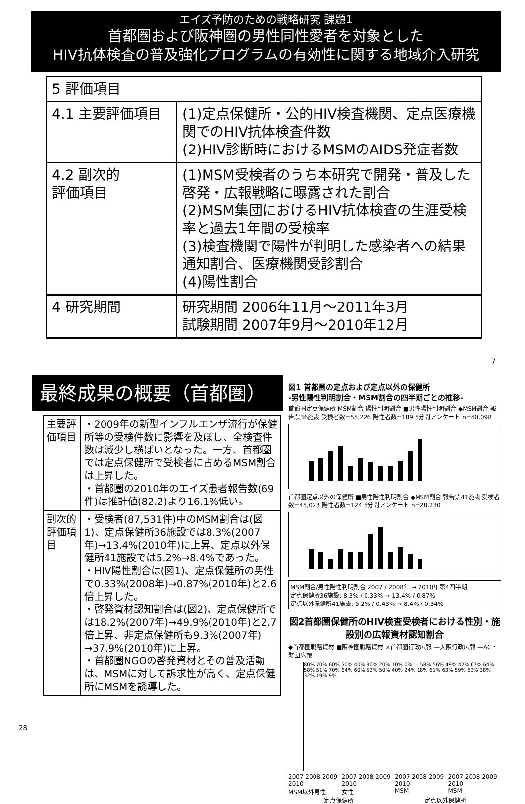エイズ予防のための戦略研究 課題1
首都圏および阪神圏の男性同性愛者を対象とした
HIV抗体検査の普及強化プログラムの有効性に関する地域介入研究
| 5 評価項目 | |
| 4.1 主要評価項目 | (1)定点保健所・公的HIV検査機関、定点医療機関でのHIV抗体検査件数 (2)HIV診断時におけるMSMのAIDS発症者数 |
| 4.2 副次的 評価項目 | (1)MSM受検者のうち本研究で開発・普及した啓発・広報戦略に曝露された割合 (2)MSM集団におけるHIV抗体検査の生涯受検率と過去1年間の受検率 (3)検査機関で陽性が判明した感染者への結果通知割合、医療機関受診割合 (4)陽性割合 |
| 4 研究期間 | 研究期間 2006年11月～2011年3月 試験期間 2007年9月～2010年12月 |
7
最終成果の概要（首都圏）
| 主要評価項目 | ・2009年の新型インフルエンザ流行が保健所等の受検件数に影響を及ぼし、全検査件数は減少し横ばいとなった。一方、首都圏では定点保健所で受検者に占めるMSM割合は上昇した。 ・首都圏の2010年のエイズ患者報告数(69件)は推計値(82.2)より16.1%低い。 |
| 副次的評価項目 | ・受検者(87,531件)中のMSM割合は(図1)、定点保健所36施設では8.3%(2007年)→13.4%(2010年)に上昇、定点以外保健所41施設では5.2%→8.4%であった。 ・HIV陽性割合は(図1)、定点保健所の男性で0.33%(2008年)→0.87%(2010年)と2.6倍上昇した。 ・啓発資材認知割合は(図2)、定点保健所では18.2%(2007年)→49.9%(2010年)と2.7倍上昇、非定点保健所も9.3%(2007年) →37.9%(2010年)に上昇。 ・首都圏NGOの啓発資材とその普及活動は、MSMに対して訴求性が高く、定点保健所にMSMを誘導した。 |
図1 首都圏の定点および定点以外の保健所
-男性陽性判明割合・MSM割合の四半期ごとの推移-
首都圏定点保健所 MSM割合 陽性判明割合 ■男性陽性判明割合 ◆MSM割合 報告票36施設 受検者数=55,226 陽性者数=189 5分間アンケート n=40,098
首都圏定点以外の保健所 ■男性陽性判明割合 ◆MSM割合 報告票41施設 受検者数=45,023 陽性者数=124 5分間アンケート n=28,230
MSM割合/男性陽性判明割合 2007 / 2008年 → 2010年第4四半期
定点保健所36施設: 8.3% / 0.33% → 13.4% / 0.87%
定点以外保健所41施設: 5.2% / 0.43% → 8.4% / 0.34%
図2首都圏保健所のHIV検査受検者における性別・施設別の広報資材認知割合
◆首都圏戦略資材 ■阪神圏戦略資材 ×首都圏行政広報 —大阪行政広報 —AC・財団広報
80% 70% 60% 50% 40% 30% 20% 10% 0% — 58% 56% 49% 42% 67% 64% 58% 51% 70% 64% 60% 53% 50% 40% 24% 18% 61% 63% 59% 53% 38% 32% 19% 9%
2007 2008 2009 2010
MSM以外男性 2007 2008 2009 2010
女性 2007 2008 2009 2010
MSM 2007 2008 2009 2010
MSM
定点保健所 定点以外保健所
28